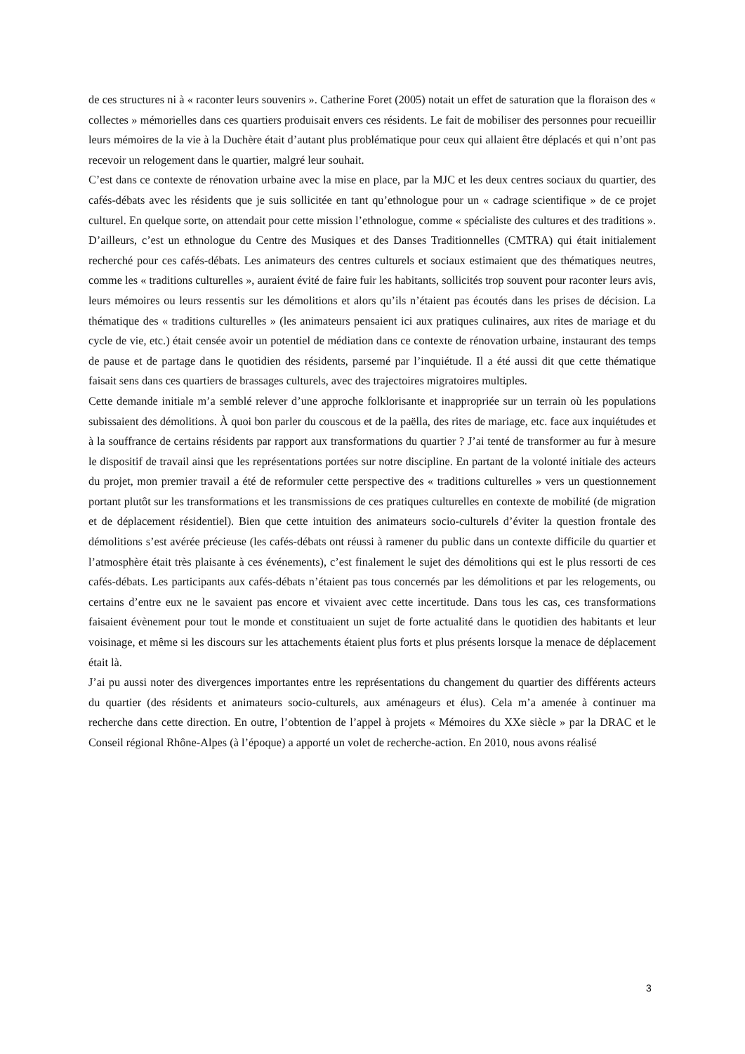de ces structures ni à « raconter leurs souvenirs ». Catherine Foret (2005) notait un effet de saturation que la floraison des « collectes » mémorielles dans ces quartiers produisait envers ces résidents. Le fait de mobiliser des personnes pour recueillir leurs mémoires de la vie à la Duchère était d’autant plus problématique pour ceux qui allaient être déplacés et qui n’ont pas recevoir un relogement dans le quartier, malgré leur souhait.
C’est dans ce contexte de rénovation urbaine avec la mise en place, par la MJC et les deux centres sociaux du quartier, des cafés-débats avec les résidents que je suis sollicitée en tant qu’ethnologue pour un « cadrage scientifique » de ce projet culturel. En quelque sorte, on attendait pour cette mission l’ethnologue, comme « spécialiste des cultures et des traditions ». D’ailleurs, c’est un ethnologue du Centre des Musiques et des Danses Traditionnelles (CMTRA) qui était initialement recherché pour ces cafés-débats. Les animateurs des centres culturels et sociaux estimaient que des thématiques neutres, comme les « traditions culturelles », auraient évité de faire fuir les habitants, sollicités trop souvent pour raconter leurs avis, leurs mémoires ou leurs ressentis sur les démolitions et alors qu’ils n’étaient pas écoutés dans les prises de décision. La thématique des « traditions culturelles » (les animateurs pensaient ici aux pratiques culinaires, aux rites de mariage et du cycle de vie, etc.) était censée avoir un potentiel de médiation dans ce contexte de rénovation urbaine, instaurant des temps de pause et de partage dans le quotidien des résidents, parsemé par l’inquiétude. Il a été aussi dit que cette thématique faisait sens dans ces quartiers de brassages culturels, avec des trajectoires migratoires multiples.
Cette demande initiale m’a semblé relever d’une approche folklorisante et inappropriée sur un terrain où les populations subissaient des démolitions. À quoi bon parler du couscous et de la paëlla, des rites de mariage, etc. face aux inquiétudes et à la souffrance de certains résidents par rapport aux transformations du quartier ? J’ai tenté de transformer au fur à mesure le dispositif de travail ainsi que les représentations portées sur notre discipline. En partant de la volonté initiale des acteurs du projet, mon premier travail a été de reformuler cette perspective des « traditions culturelles » vers un questionnement portant plutôt sur les transformations et les transmissions de ces pratiques culturelles en contexte de mobilité (de migration et de déplacement résidentiel). Bien que cette intuition des animateurs socio-culturels d’éviter la question frontale des démolitions s’est avérée précieuse (les cafés-débats ont réussi à ramener du public dans un contexte difficile du quartier et l’atmosphère était très plaisante à ces événements), c’est finalement le sujet des démolitions qui est le plus ressorti de ces cafés-débats. Les participants aux cafés-débats n’étaient pas tous concernés par les démolitions et par les relogements, ou certains d’entre eux ne le savaient pas encore et vivaient avec cette incertitude. Dans tous les cas, ces transformations faisaient évènement pour tout le monde et constituaient un sujet de forte actualité dans le quotidien des habitants et leur voisinage, et même si les discours sur les attachements étaient plus forts et plus présents lorsque la menace de déplacement était là.
J’ai pu aussi noter des divergences importantes entre les représentations du changement du quartier des différents acteurs du quartier (des résidents et animateurs socio-culturels, aux aménageurs et élus). Cela m’a amenée à continuer ma recherche dans cette direction. En outre, l’obtention de l’appel à projets « Mémoires du XXe siècle » par la DRAC et le Conseil régional Rhône-Alpes (à l’époque) a apporté un volet de recherche-action. En 2010, nous avons réalisé
3